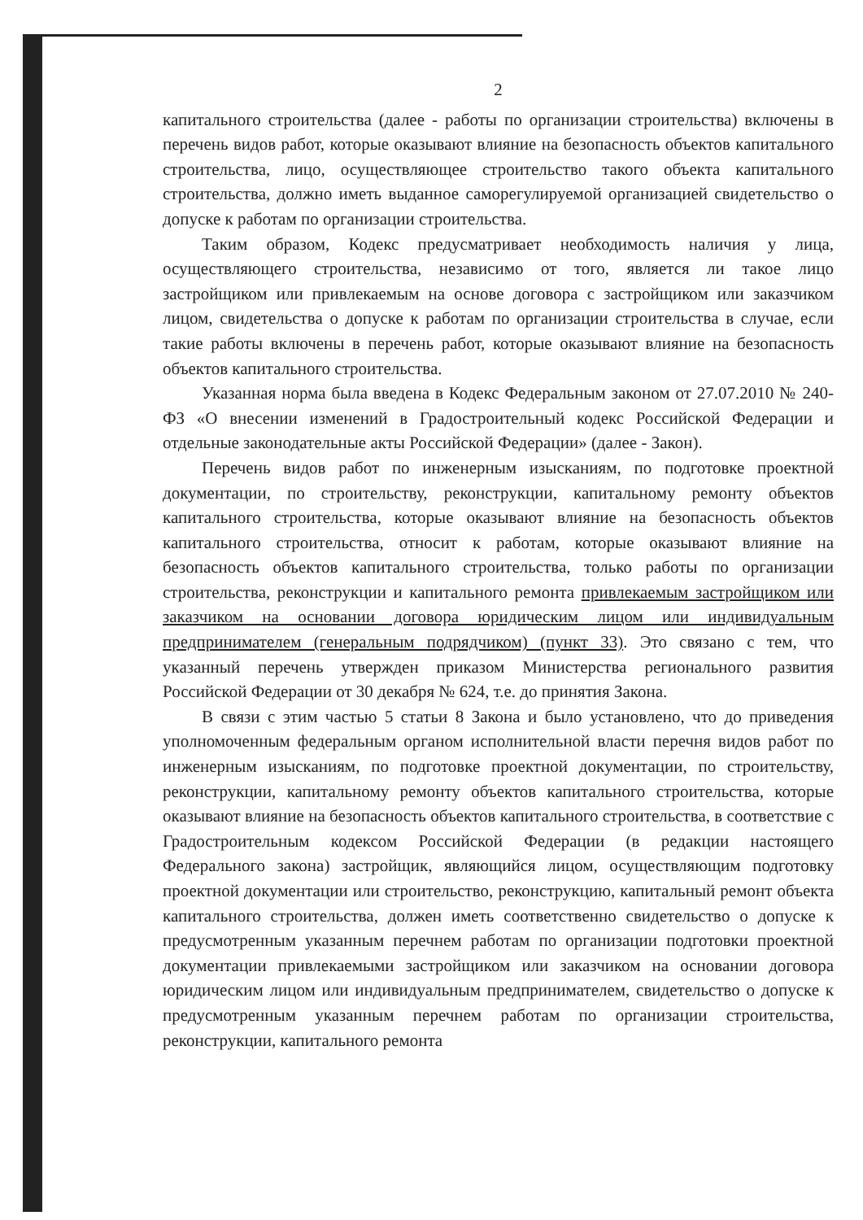2
капитального строительства (далее - работы по организации строительства) включены в перечень видов работ, которые оказывают влияние на безопасность объектов капитального строительства, лицо, осуществляющее строительство такого объекта капитального строительства, должно иметь выданное саморегулируемой организацией свидетельство о допуске к работам по организации строительства.
Таким образом, Кодекс предусматривает необходимость наличия у лица, осуществляющего строительства, независимо от того, является ли такое лицо застройщиком или привлекаемым на основе договора с застройщиком или заказчиком лицом, свидетельства о допуске к работам по организации строительства в случае, если такие работы включены в перечень работ, которые оказывают влияние на безопасность объектов капитального строительства.
Указанная норма была введена в Кодекс Федеральным законом от 27.07.2010 № 240-ФЗ «О внесении изменений в Градостроительный кодекс Российской Федерации и отдельные законодательные акты Российской Федерации» (далее - Закон).
Перечень видов работ по инженерным изысканиям, по подготовке проектной документации, по строительству, реконструкции, капитальному ремонту объектов капитального строительства, которые оказывают влияние на безопасность объектов капитального строительства, относит к работам, которые оказывают влияние на безопасность объектов капитального строительства, только работы по организации строительства, реконструкции и капитального ремонта привлекаемым застройщиком или заказчиком на основании договора юридическим лицом или индивидуальным предпринимателем (генеральным подрядчиком) (пункт 33). Это связано с тем, что указанный перечень утвержден приказом Министерства регионального развития Российской Федерации от 30 декабря № 624, т.е. до принятия Закона.
В связи с этим частью 5 статьи 8 Закона и было установлено, что до приведения уполномоченным федеральным органом исполнительной власти перечня видов работ по инженерным изысканиям, по подготовке проектной документации, по строительству, реконструкции, капитальному ремонту объектов капитального строительства, которые оказывают влияние на безопасность объектов капитального строительства, в соответствие с Градостроительным кодексом Российской Федерации (в редакции настоящего Федерального закона) застройщик, являющийся лицом, осуществляющим подготовку проектной документации или строительство, реконструкцию, капитальный ремонт объекта капитального строительства, должен иметь соответственно свидетельство о допуске к предусмотренным указанным перечнем работам по организации подготовки проектной документации привлекаемыми застройщиком или заказчиком на основании договора юридическим лицом или индивидуальным предпринимателем, свидетельство о допуске к предусмотренным указанным перечнем работам по организации строительства, реконструкции, капитального ремонта